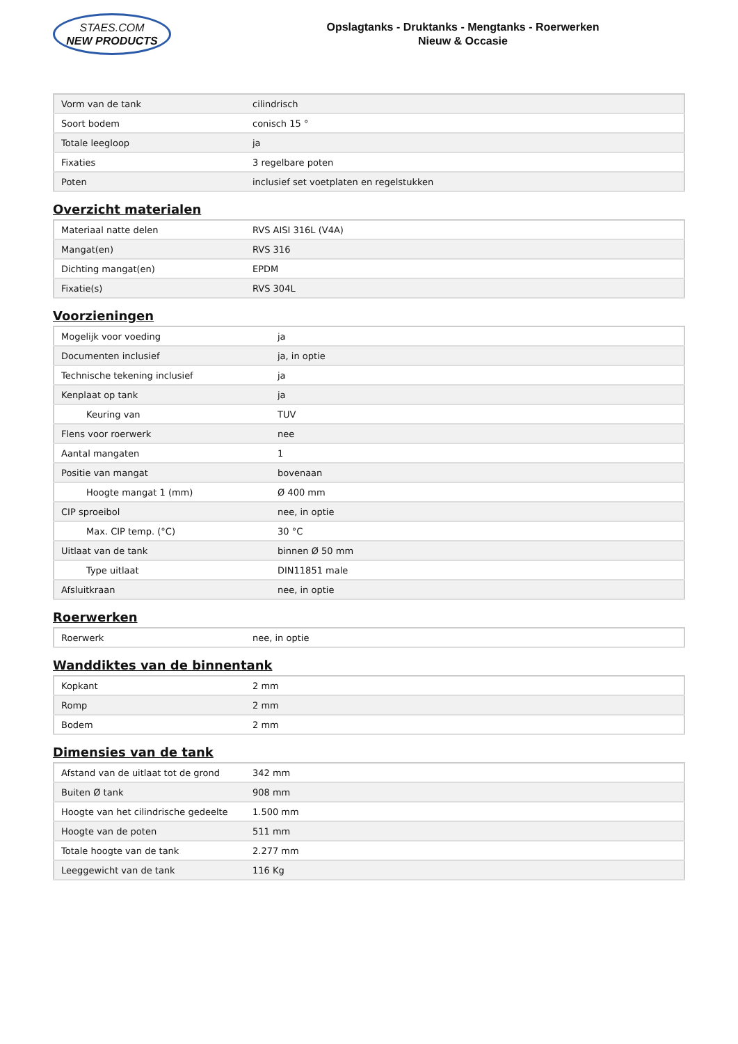STAES.COM
NEW PRODUCTS
Opslagtanks - Druktanks - Mengtanks - Roerwerken
Nieuw & Occasie
| Vorm van de tank | cilindrisch |
| Soort bodem | conisch 15 ° |
| Totale leegloop | ja |
| Fixaties | 3 regelbare poten |
| Poten | inclusief set voetplaten en regelstukken |
Overzicht materialen
| Materiaal natte delen | RVS AISI 316L (V4A) |
| Mangat(en) | RVS 316 |
| Dichting mangat(en) | EPDM |
| Fixatie(s) | RVS 304L |
Voorzieningen
| Mogelijk voor voeding | ja |
| Documenten inclusief | ja, in optie |
| Technische tekening inclusief | ja |
| Kenplaat op tank | ja |
| Keuring van | TUV |
| Flens voor roerwerk | nee |
| Aantal mangaten | 1 |
| Positie van mangat | bovenaan |
| Hoogte mangat 1 (mm) | Ø 400 mm |
| CIP sproeibol | nee, in optie |
| Max. CIP temp. (°C) | 30 °C |
| Uitlaat van de tank | binnen Ø 50 mm |
| Type uitlaat | DIN11851 male |
| Afsluitkraan | nee, in optie |
Roerwerken
| Roerwerk | nee, in optie |
Wanddiktes van de binnentank
| Kopkant | 2 mm |
| Romp | 2 mm |
| Bodem | 2 mm |
Dimensies van de tank
| Afstand van de uitlaat tot de grond | 342 mm |
| Buiten Ø tank | 908 mm |
| Hoogte van het cilindrische gedeelte | 1.500 mm |
| Hoogte van de poten | 511 mm |
| Totale hoogte van de tank | 2.277 mm |
| Leeggewicht van de tank | 116 Kg |